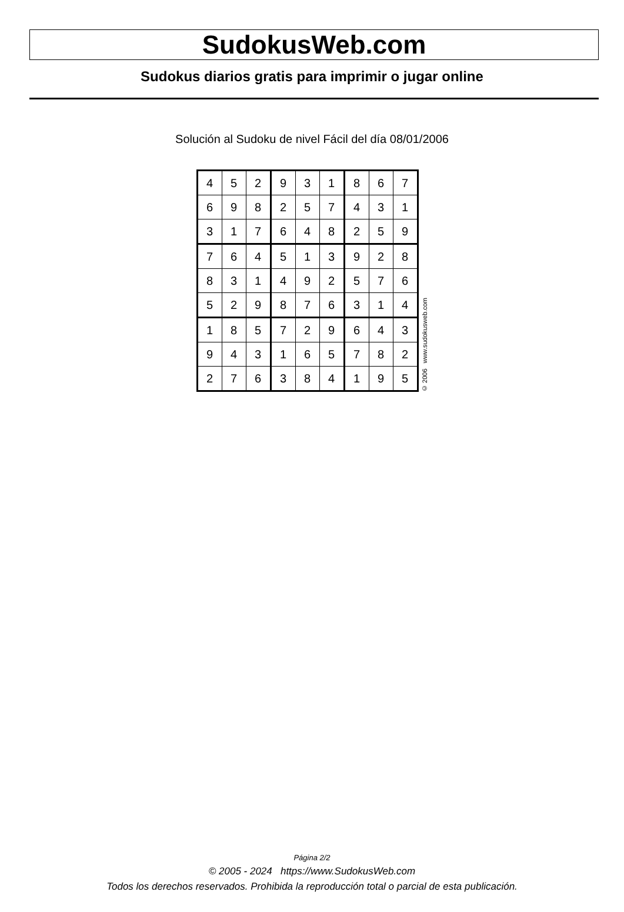SudokusWeb.com
Sudokus diarios gratis para imprimir o jugar online
Solución al Sudoku de nivel Fácil del día 08/01/2006
| 4 | 5 | 2 | 9 | 3 | 1 | 8 | 6 | 7 |
| 6 | 9 | 8 | 2 | 5 | 7 | 4 | 3 | 1 |
| 3 | 1 | 7 | 6 | 4 | 8 | 2 | 5 | 9 |
| 7 | 6 | 4 | 5 | 1 | 3 | 9 | 2 | 8 |
| 8 | 3 | 1 | 4 | 9 | 2 | 5 | 7 | 6 |
| 5 | 2 | 9 | 8 | 7 | 6 | 3 | 1 | 4 |
| 1 | 8 | 5 | 7 | 2 | 9 | 6 | 4 | 3 |
| 9 | 4 | 3 | 1 | 6 | 5 | 7 | 8 | 2 |
| 2 | 7 | 6 | 3 | 8 | 4 | 1 | 9 | 5 |
© 2006 www.sudokusweb.com
Página 2/2
© 2005 - 2024 https://www.SudokusWeb.com
Todos los derechos reservados. Prohibida la reproducción total o parcial de esta publicación.